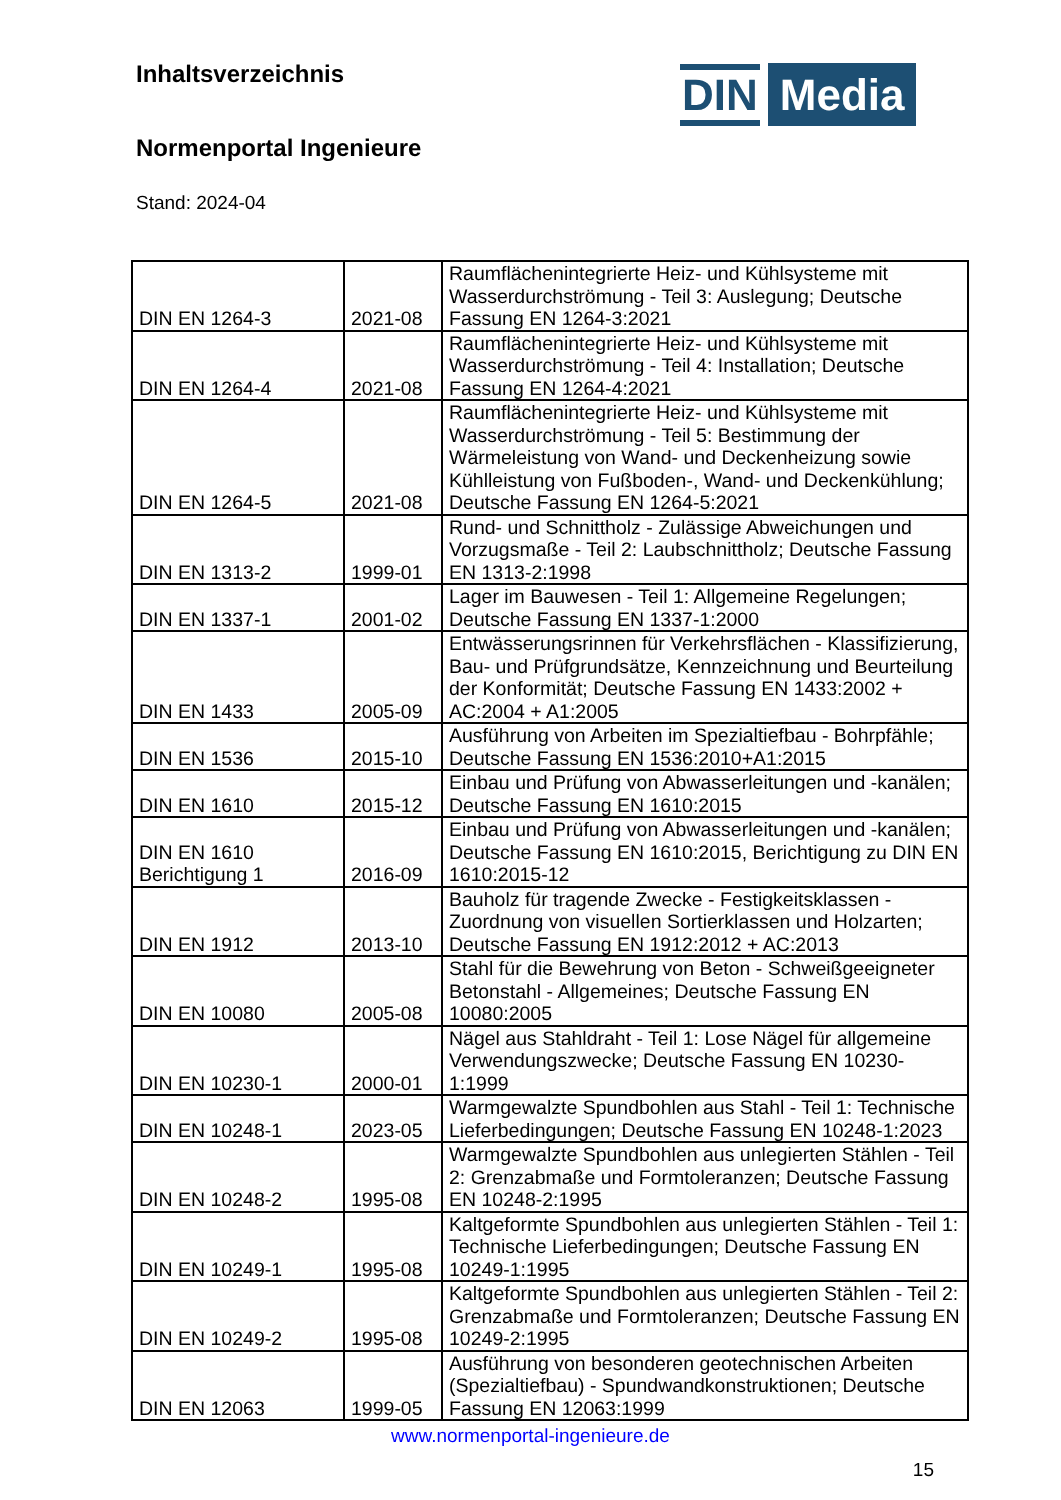Inhaltsverzeichnis
Normenportal Ingenieure
Stand: 2024-04
DIN Media
| DIN EN 1264-3 | 2021-08 | Raumflächenintegrierte Heiz- und Kühlsysteme mit Wasserdurchströmung - Teil 3: Auslegung; Deutsche Fassung EN 1264-3:2021 |
| DIN EN 1264-4 | 2021-08 | Raumflächenintegrierte Heiz- und Kühlsysteme mit Wasserdurchströmung - Teil 4: Installation; Deutsche Fassung EN 1264-4:2021 |
| DIN EN 1264-5 | 2021-08 | Raumflächenintegrierte Heiz- und Kühlsysteme mit Wasserdurchströmung - Teil 5: Bestimmung der Wärmeleistung von Wand- und Deckenheizung sowie Kühlleistung von Fußboden-, Wand- und Deckenkühlung; Deutsche Fassung EN 1264-5:2021 |
| DIN EN 1313-2 | 1999-01 | Rund- und Schnittholz - Zulässige Abweichungen und Vorzugsmaße - Teil 2: Laubschnittholz; Deutsche Fassung EN 1313-2:1998 |
| DIN EN 1337-1 | 2001-02 | Lager im Bauwesen - Teil 1: Allgemeine Regelungen; Deutsche Fassung EN 1337-1:2000 |
| DIN EN 1433 | 2005-09 | Entwässerungsrinnen für Verkehrsflächen - Klassifizierung, Bau- und Prüfgrundsätze, Kennzeichnung und Beurteilung der Konformität; Deutsche Fassung EN 1433:2002 + AC:2004 + A1:2005 |
| DIN EN 1536 | 2015-10 | Ausführung von Arbeiten im Spezialtiefbau - Bohrpfähle; Deutsche Fassung EN 1536:2010+A1:2015 |
| DIN EN 1610 | 2015-12 | Einbau und Prüfung von Abwasserleitungen und -kanälen; Deutsche Fassung EN 1610:2015 |
| DIN EN 1610 Berichtigung 1 | 2016-09 | Einbau und Prüfung von Abwasserleitungen und -kanälen; Deutsche Fassung EN 1610:2015, Berichtigung zu DIN EN 1610:2015-12 |
| DIN EN 1912 | 2013-10 | Bauholz für tragende Zwecke - Festigkeitsklassen - Zuordnung von visuellen Sortierklassen und Holzarten; Deutsche Fassung EN 1912:2012 + AC:2013 |
| DIN EN 10080 | 2005-08 | Stahl für die Bewehrung von Beton - Schweißgeeigneter Betonstahl - Allgemeines; Deutsche Fassung EN 10080:2005 |
| DIN EN 10230-1 | 2000-01 | Nägel aus Stahldraht - Teil 1: Lose Nägel für allgemeine Verwendungszwecke; Deutsche Fassung EN 10230-1:1999 |
| DIN EN 10248-1 | 2023-05 | Warmgewalzte Spundbohlen aus Stahl - Teil 1: Technische Lieferbedingungen; Deutsche Fassung EN 10248-1:2023 |
| DIN EN 10248-2 | 1995-08 | Warmgewalzte Spundbohlen aus unlegierten Stählen - Teil 2: Grenzabmaße und Formtoleranzen; Deutsche Fassung EN 10248-2:1995 |
| DIN EN 10249-1 | 1995-08 | Kaltgeformte Spundbohlen aus unlegierten Stählen - Teil 1: Technische Lieferbedingungen; Deutsche Fassung EN 10249-1:1995 |
| DIN EN 10249-2 | 1995-08 | Kaltgeformte Spundbohlen aus unlegierten Stählen - Teil 2: Grenzabmaße und Formtoleranzen; Deutsche Fassung EN 10249-2:1995 |
| DIN EN 12063 | 1999-05 | Ausführung von besonderen geotechnischen Arbeiten (Spezialtiefbau) - Spundwandkonstruktionen; Deutsche Fassung EN 12063:1999 |
www.normenportal-ingenieure.de
15